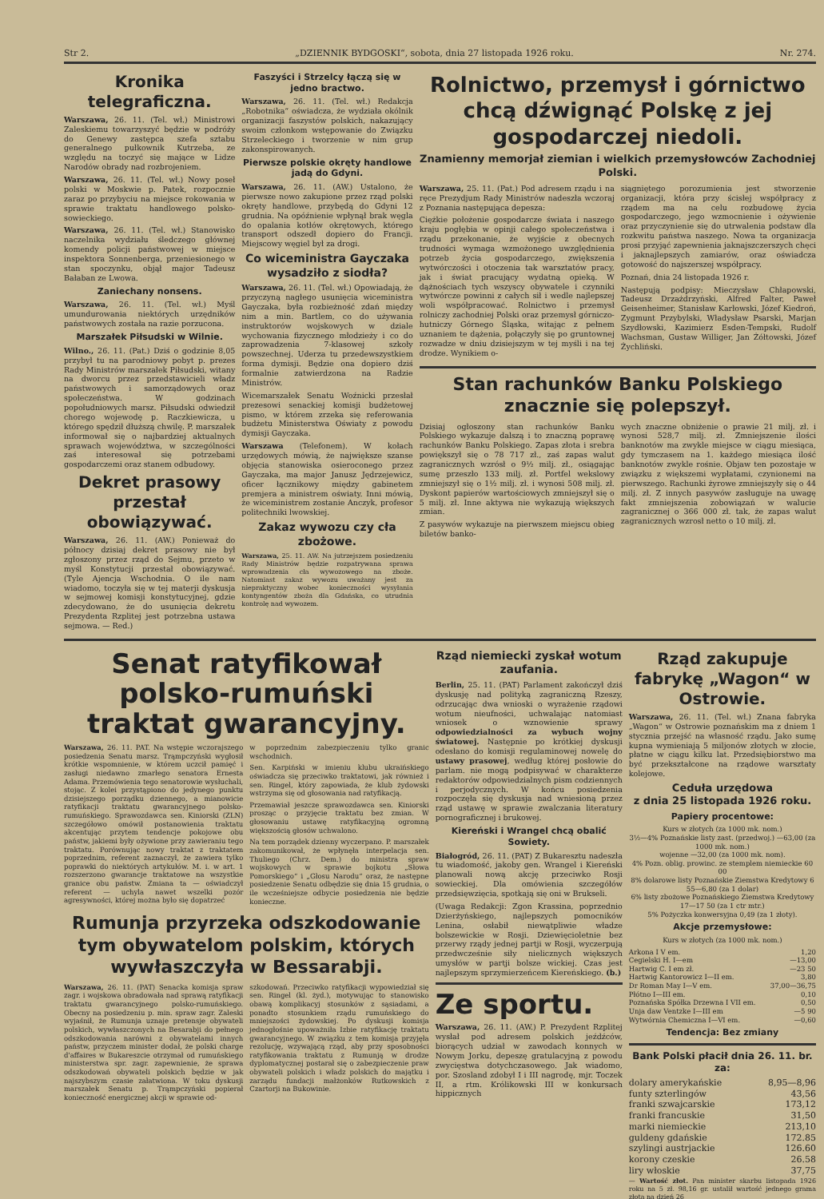Str 2. „DZIENNIK BYDGOSKI“, sobota, dnia 27 listopada 1926 roku. Nr. 274.
Kronika telegraficzna.
Warszawa, 26. 11. (Tel. wł.) Ministrowi Zaleskiemu towarzyszyć będzie w podróży do Genewy zastępca szefa sztabu generalnego pułkownik Kutrzeba, ze względu na toczyć się mające w Lidze Narodów obrady nad rozbrojeniem.
Warszawa, 26. 11. (Tel. wł.) Nowy poseł polski w Moskwie p. Patek, rozpocznie zaraz po przybyciu na miejsce rokowania w sprawie traktatu handlowego polsko-sowieckiego.
Warszawa, 26. 11. (Tel. wł.) Stanowisko naczelnika wydziału śledczego głównej komendy policji państwowej w miejsce inspektora Sonnenberga, przeniesionego w stan spoczynku, objął major Tadeusz Bałaban ze Lwowa.
Zaniechany nonsens.
Warszawa, 26. 11. (Tel. wł.) Myśl umundurowania niektórych urzędników państwowych została na razie porzucona.
Marszałek Piłsudski w Wilnie.
Wilno., 26. 11. (Pat.) Dziś o godzinie 8,05 przybył tu na parodniowy pobyt p. prezes Rady Ministrów marszałek Piłsudski, witany na dworcu przez przedstawicieli władz państwowych i samorządowych oraz społeczeństwa. W godzinach popołudniowych marsz. Piłsudski odwiedził chorego wojewodę p. Raczkiewicza, u którego spędził dłuższą chwilę. P. marszałek informował się o najbardziej aktualnych sprawach województwa, w szczególności zaś interesował się potrzebami gospodarczemi oraz stanem odbudowy.
Dekret prasowy przestał obowiązywać.
Warszawa, 26. 11. (AW.) Ponieważ do północy dzisiaj dekret prasowy nie był zgłoszony przez rząd do Sejmu, przeto w myśl Konstytucji przestał obowiązywać. (Tyle Ajencja Wschodnia. O ile nam wiadomo, toczyła się w tej materji dyskusja w sejmowej komisji konstytucyjnej, gdzie zdecydowano, że do usunięcia dekretu Prezydenta Rzplitej jest potrzebna ustawa sejmowa. — Red.)
Faszyści i Strzelcy łączą się w jedno bractwo.
Warszawa, 26. 11. (Tel. wł.) Redakcja „Robotnika“ oświadcza, że wydziała okólnik organizacji faszystów polskich, nakazujący swoim członkom wstępowanie do Związku Strzeleckiego i tworzenie w nim grup zakonspirowanych.
Pierwsze polskie okręty handlowe jadą do Gdyni.
Warszawa, 26. 11. (AW.) Ustalono, że pierwsze nowo zakupione przez rząd polski okręty handlowe, przybędą do Gdyni 12 grudnia. Na opóźnienie wpłynął brak węgla do opalania kotłów okrętowych, którego transport odszedł dopiero do Francji. Miejscowy węgiel był za drogi.
Co wiceministra Gayczaka wysadziło z siodła?
Warszawa, 26. 11. (Tel. wł.) Opowiadają, że przyczyną nagłego usunięcia wiceministra Gayczaka, była rozbieżność zdań między nim a min. Bartlem, co do używania instruktorów wojskowych w dziale wychowania fizycznego młodzieży i co do zaprowadzenia 7-klasowej szkoły powszechnej. Uderza tu przedewszystkiem forma dymisji. Będzie ona dopiero dziś formalnie zatwierdzona na Radzie Ministrów.
Wicemarszałek Senatu Woźnicki przesłał prezesowi senackiej komisji budżetowej pismo, w którem zrzeka się referowania budżetu Ministerstwa Oświaty z powodu dymisji Gayczaka.
Warszawa (Telefonem). W kołach urzędowych mówią, że największe szanse objęcia stanowiska osieroconego przez Gayczaka, ma major Janusz Jędrzejewicz, oficer łącznikowy między gabinetem premjera a ministrem oświaty. Inni mówią, że wiceministrem zostanie Anczyk, profesor politechniki lwowskiej.
Zakaz wywozu czy cła zbożowe.
Warszawa, 25. 11. AW. Na jutrzejszem posiedzeniu Rady Ministrów będzie rozpatrywana sprawa wprowadzenia cła wywozowego na zboże. Natomiast zakaz wywozu uważany jest za niepraktyczny wobec konieczności wysyłania kontyngentów zboża dla Gdańska, co utrudnia kontrolę nad wywozem.
Rolnictwo, przemysł i górnictwo chcą dźwignąć Polskę z jej gospodarczej niedoli.
Znamienny memorjał ziemian i wielkich przemysłowców Zachodniej Polski.
Warszawa, 25. 11. (Pat.) Pod adresem rządu i na ręce Prezydjum Rady Ministrów nadeszła wczoraj z Poznania następująca depesza:
Ciężkie położenie gospodarcze świata i naszego kraju pogłębia w opinji całego społeczeństwa i rządu przekonanie, że wyjście z obecnych trudności wymaga wzmożonego uwzględnienia potrzeb życia gospodarczego, zwiększenia wytwórczości i otoczenia tak warsztatów pracy, jak i świat pracujący wydatną opieką. W dążnościach tych wszyscy obywatele i czynniki wytwórcze powinni z całych sił i wedle najlepszej woli współpracować. Rolnictwo i przemysł rolniczy zachodniej Polski oraz przemysł górniczo-hutniczy Górnego Śląska, witając z pełnem uznaniem te dążenia, połączyły się po gruntownej rozwadze w dniu dzisiejszym w tej myśli i na tej drodze. Wynikiem o-
siągniętego porozumienia jest stworzenie organizacji, która przy ścisłej współpracy z rządem ma na celu rozbudowę życia gospodarczego, jego wzmocnienie i ożywienie oraz przyczynienie się do utrwalenia podstaw dla rozkwitu państwa naszego. Nowa ta organizacja prosi przyjąć zapewnienia jaknajszczerszych chęci i jaknajlepszych zamiarów, oraz oświadcza gotowość do najszerszej współpracy.
Poznań, dnia 24 listopada 1926 r.
Następują podpisy: Mieczysław Chłapowski, Tadeusz Drzażdrzyński, Alfred Falter, Paweł Geisenheimer, Stanisław Karłowski, Józef Kiedroń, Zygmunt Przybylski, Władysław Psarski, Marjan Szydłowski, Kazimierz Esden-Tempski, Rudolf Wachsman, Gustaw Williger, Jan Żółtowski, Józef Żychliński.
Stan rachunków Banku Polskiego znacznie się polepszył.
Dzisiaj ogłoszony stan rachunków Banku Polskiego wykazuje dalszą i to znaczną poprawę rachunków Banku Polskiego. Zapas złota i srebra powiększył się o 78 717 zł., zaś zapas walut zagranicznych wzrósł o 9½ milj. zł., osiągając sumę przeszło 133 milj. zł. Portfel wekslowy zmniejszył się o 1½ milj. zł. i wynosi 508 milj. zł. Dyskont papierów wartościowych zmniejszył się o 5 milj. zł. Inne aktywa nie wykazują większych zmian.
Z pasywów wykazuje na pierwszem miejscu obieg biletów banko-
wych znaczne obniżenie o prawie 21 milj. zł. i wynosi 528,7 milj. zł. Zmniejszenie ilości banknotów ma zwykle miejsce w ciągu miesiąca, gdy tymczasem na 1. każdego miesiąca ilość banknotów zwykle rośnie. Objaw ten pozostaje w związku z większemi wypłatami, czynionemi na pierwszego. Rachunki żyrowe zmniejszyły się o 44 milj. zł. Z innych pasywów zasługuje na uwagę fakt zmniejszenia zobowiązań w walucie zagranicznej o 366 000 zł. tak, że zapas walut zagranicznych wzrosł netto o 10 milj. zł.
Senat ratyfikował polsko-rumuński traktat gwarancyjny.
Warszawa, 26. 11. PAT. Na wstępie wczorajszego posiedzenia Senatu marsz. Trąmpczyński wygłosił krótkie wspomnienie, w którem uczcił pamięć i zasługi niedawno zmarłego senatora Ernesta Adama. Przemówienia tego senatorowie wysłuchali, stojąc. Z kolei przystąpiono do jedynego punktu dzisiejszego porządku dziennego, a mianowicie ratyfikacji traktatu gwarancyjnego polsko-rumuńskiego. Sprawozdawca sen. Kiniorski (ZLN) szczegółowo omówił postanowienia traktatu akcentując przytem tendencje pokojowe obu państw, jakiemi były ożywione przy zawieraniu tego traktatu. Porównując nowy traktat z traktatem poprzednim, referent zaznaczył, że zawiera tylko poprawki do niektórych artykułów. M. i. w art. 1 rozszerzono gwarancje traktatowe na wszystkie granice obu państw. Zmiana ta — oświadczył referent — uchyla nawet wszelki pozór agresywności, której można było się dopatrzeć
w poprzednim zabezpieczeniu tylko granic wschodnich.
Sen. Karpiński w imieniu klubu ukraińskiego oświadcza się przeciwko traktatowi, jak również i sen. Ringel, który zapowiada, że klub żydowski wstrzyma się od głosowania nad ratyfikacją.
Przemawiał jeszcze sprawozdawca sen. Kiniorski prosząc o przyjęcie traktatu bez zmian. W głosowaniu ustawę ratyfikacyjną ogromną większością głosów uchwalono.
Na tem porządek dzienny wyczerpano. P. marszałek zakomunikował, że wpłynęła interpelacja sen. Thuliego (Chrz. Dem.) do ministra spraw wojskowych w sprawie bojkotu „Słowa Pomorskiego“ i „Głosu Narodu“ oraz, że następne posiedzenie Senatu odbędzie się dnia 15 grudnia, o ile wcześniejsze odbycie posiedzenia nie będzie konieczne.
Rumunja przyrzeka odszkodowanie
tym obywatelom polskim, których wywłaszczyła w Bessarabji.
Warszawa, 26. 11. (PAT) Senacka komisja spraw zagr. i wojskowa obradowała nad sprawą ratyfikacji traktatu gwarancyjnego polsko-rumuńskiego. Obecny na posiedzeniu p. min. spraw zagr. Zaleski wyjaśnił, że Rumunja uznaje pretensje obywateli polskich, wywłaszczonych na Besarabji do pełnego odszkodowania narówni z obywatelami innych państw, przyczem minister dodał, że polski charge d'affaires w Bukareszcie otrzymał od rumuńskiego ministerstwa spr. zagr. zapewnienie, że sprawa odszkodowań obywateli polskich będzie w jak najszybszym czasie załatwiona. W toku dyskusji marszałek Senatu p. Trąmpczyński popierał konieczność energicznej akcji w sprawie od-
szkodowań. Przeciwko ratyfikacji wypowiedział się sen. Ringel (kl. żyd.), motywując to stanowisko obawą komplikacyj stosunków z sąsiadami, a ponadto stosunkiem rządu rumuńskiego do mniejszości żydowskiej. Po dyskusji komisja jednogłośnie upoważniła Izbie ratyfikację traktatu gwarancyjnego. W związku z tem komisja przyjęła rezolucję, wzywającą rząd, aby przy sposobności ratyfikowania traktatu z Rumunją w drodze dyplomatycznej postarał się o zabezpieczenie praw obywateli polskich i władz polskich do majątku i zarządu fundacji małżonków Rutkowskich z Czartorji na Bukowinie.
Rząd niemiecki zyskał wotum zaufania.
Berlin, 25. 11. (PAT) Parlament zakończył dziś dyskusję nad polityką zagraniczną Rzeszy, odrzucając dwa wnioski o wyrażenie rządowi wotum nieufności, uchwalając natomiast wniosek o wznowienie sprawy odpowiedzialności za wybuch wojny światowej. Następnie po krótkiej dyskusji odesłano do komisji regulaminowej nowelę do ustawy prasowej, według której posłowie do parlam. nie mogą podpisywać w charakterze redaktorów odpowiedzialnych pism codziennych i perjodycznych. W końcu posiedzenia rozpoczęła się dyskusja nad wniesioną przez rząd ustawę w sprawie zwalczania literatury pornograficznej i brukowej.
Kiereński i Wrangel chcą obalić Sowiety.
Białogród, 26. 11. (PAT) Z Bukaresztu nadeszła tu wiadomość, jakoby gen. Wrangel i Kiereński planowali nową akcję przeciwko Rosji sowieckiej. Dla omówienia szczegółów przedsięwzięcia, spotkają się oni w Brukseli.
(Uwaga Redakcji: Zgon Krassina, poprzednio Dzierżyńskiego, najlepszych pomocników Lenina, osłabił niewątpliwie władze bolszewickie w Rosji. Dziewięcioletnie bez przerwy rządy jednej partji w Rosji, wyczerpują przedwcześnie siły nielicznych większych umysłów w partji bolsze wickiej. Czas jest najlepszym sprzymierzeńcem Kiereńskiego. (b.)
Ze sportu.
Warszawa, 26. 11. (AW.) P. Prezydent Rzplitej wysłał pod adresem polskich jeźdźców, biorących udział w zawodach konnych w Nowym Jorku, depeszę gratulacyjną z powodu zwycięstwa dotychczasowego. Jak wiadomo, por. Szosland zdobył I i III nagrodę, mjr. Toczek II, a rtm. Królikowski III w konkursach hippicznych
Rząd zakupuje fabrykę „Wagon“ w Ostrowie.
Warszawa, 26. 11. (Tel. wł.) Znana fabryka „Wagon“ w Ostrowie poznańskim ma z dniem 1 stycznia przejść na własność rządu. Jako sumę kupna wymieniają 5 miljonów złotych w złocie, płatne w ciągu kilku lat. Przedsiębiorstwo ma być przekształcone na rządowe warsztaty kolejowe.
Ceduła urzędowa
z dnia 25 listopada 1926 roku.
Papiery procentowe:
Kurs w złotych (za 1000 mk. nom.)
3½—4% Poznańskie listy zast. (przedwoj.) —63,00 (za 1000 mk. nom.)
wojenne —32,00 (za 1000 mk. nom).
4% Pozn. oblig. prowinc. ze stemplem niemieckie 60 00
8% dolarowe listy Poznańskie Ziemstwa Kredytowy 6 55—6,80 (za 1 dolar)
6% listy zbożowe Poznańskiego Ziemstwa Kredytowy 17—17 50 (za 1 ctr mtr.)
5% Pożyczka konwersyjna 0,49 (za 1 złoty).
Akcje przemysłowe:
Kurs w złotych (za 1000 mk. nom.)
| Arkona I V em. | 1,20 |
| Cegielski H. I—em | —13,00 |
| Hartwig C. I em zł. | —23 50 |
| Hartwig Kantorowicz I—II em. | 3,80 |
| Dr Roman May I—V em. | 37,00—36,75 |
| Płótno I—III em. | 0,10 |
| Poznańska Spółka Drzewna I VII em. | 0,50 |
| Unja daw Ventzke I—III em | —5 90 |
| Wytwórnia Chemiczna I—VI em. | —0,60 |
Tendencja: Bez zmiany
Bank Polski płacił dnia 26. 11. br. za:
| dolary amerykańskie | 8,95—8,96 |
| funty szterlingów | 43,56 |
| franki szwajcarskie | 173,12 |
| franki francuskie | 31,50 |
| marki niemieckie | 213,10 |
| guldeny gdańskie | 172.85 |
| szylingi austrjackie | 126.60 |
| korony czeskie | 26.58 |
| liry włoskie | 37,75 |
— Wartość złot. Pan minister skarbu listopada 1926 roku na 5 zł. 98,16 gr. ustalił wartość jednego grama złota na dzień 26